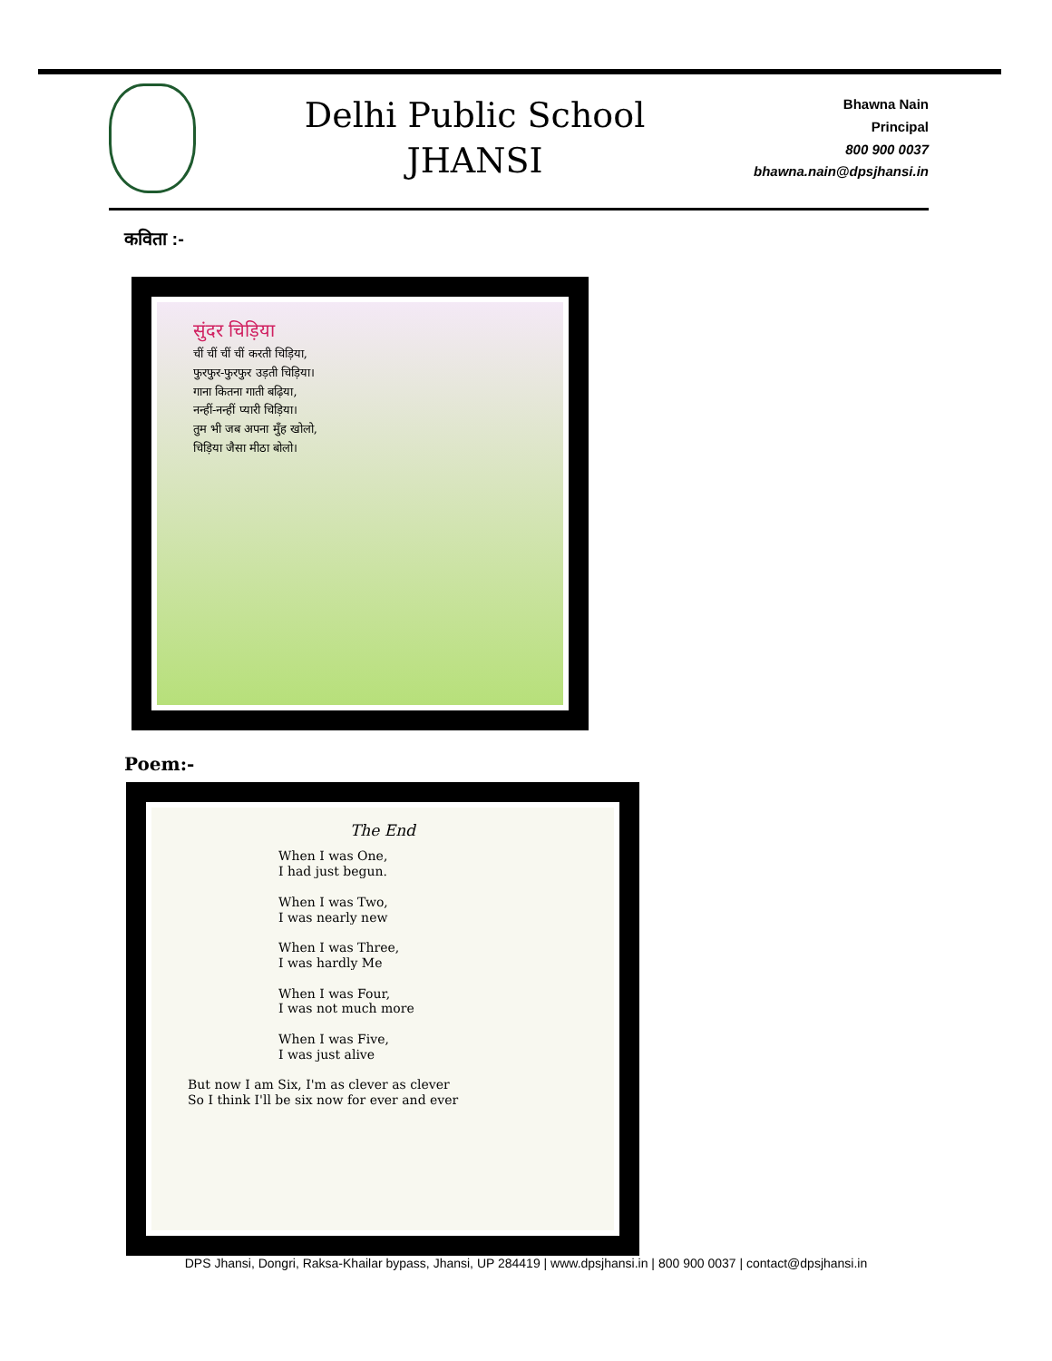Delhi Public School
JHANSI
Bhawna Nain
Principal
800 900 0037
bhawna.nain@dpsjhansi.in
कविता :-
सुंदर चिड़िया
चीं चीं चीं चीं करती चिड़िया,
फुरफुर-फुरफुर उड़ती चिड़िया।
गाना कितना गाती बढ़िया,
नन्हीं-नन्हीं प्यारी चिड़िया।
तुम भी जब अपना मुँह खोलो,
चिड़िया जैसा मीठा बोलो।
Poem:-
The End
When I was One,
I had just begun.
When I was Two,
I was nearly new
When I was Three,
I was hardly Me
When I was Four,
I was not much more
When I was Five,
I was just alive
But now I am Six, I'm as clever as clever
So I think I'll be six now for ever and ever
DPS Jhansi, Dongri, Raksa-Khailar bypass, Jhansi, UP 284419 | www.dpsjhansi.in | 800 900 0037 | contact@dpsjhansi.in